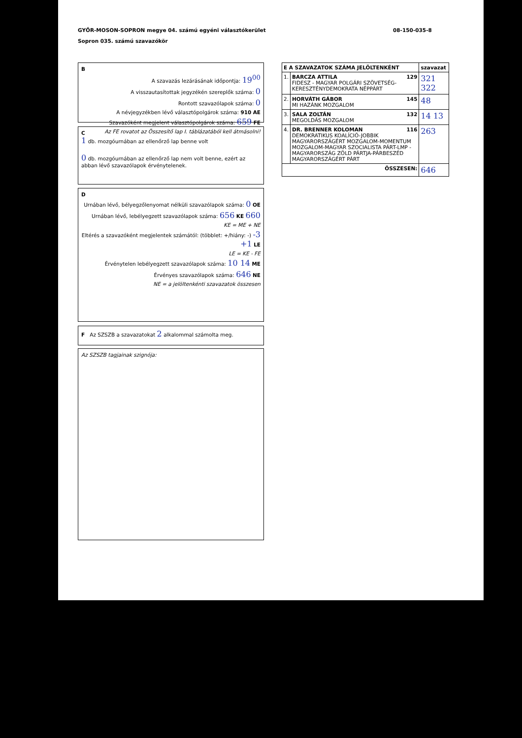GYŐR-MOSON-SOPRON megye 04. számú egyéni választókerület
Sopron 035. számú szavazókör
08-150-035-8
B
A szavazás lezárásának időpontja: 19<sup>00</sup>
A visszautasítottak jegyzékén szereplők száma: 0
Rontott szavazólapok száma: 0
A névjegyzékben lévő választópolgárok száma: 910 AE
Szavazóként megjelent választópolgárok száma: 659 FE
Az FE rovatot az Összesítő lap I. táblázatából kell átmásolni!
C
1 db. mozgóurnában az ellenőrző lap benne volt
0 db. mozgóurnában az ellenőrző lap nem volt benne, ezért az abban lévő szavazólapok érvénytelenek.
D
Urnában lévő, bélyegzőlenyomat nélküli szavazólapok száma: 0 OE
Urnában lévő, lebélyegzett szavazólapok száma: 656 KE 660
KE = ME + NE
Eltérés a szavazóként megjelentek számától: (többlet: +/hiány: -) -3 +1 LE
LE = KE - FE
Érvénytelen lebélyegzett szavazólapok száma: 10 14 ME
Érvényes szavazólapok száma: 646 NE
NE = a jelöltenkénti szavazatok összesen
F Az SZSZB a szavazatokat 2 alkalommal számolta meg.
Az SZSZB tagjainak szignója:
| E A SZAVAZATOK SZÁMA JELÖLTENKÉNT | | szavazat |
| 1. | BARCZA ATTILA 129 FIDESZ - MAGYAR POLGÁRI SZÖVETSÉG-KERESZTÉNYDEMOKRATA NÉPPÁRT | 321 322 |
| 2. | HORVÁTH GÁBOR 145 MI HAZÁNK MOZGALOM | 48 |
| 3. | SALA ZOLTÁN 132 MEGOLDÁS MOZGALOM | 14 13 |
| 4. | DR. BRENNER KOLOMAN 116 DEMOKRATIKUS KOALÍCIÓ-JOBBIK MAGYARORSZÁGÉRT MOZGALOM-MOMENTUM MOZGALOM-MAGYAR SZOCIALISTA PÁRT-LMP - MAGYARORSZÁG ZÖLD PÁRTJA-PÁRBESZÉD MAGYARORSZÁGÉRT PÁRT | 263 |
| ÖSSZESEN: | | 646 |